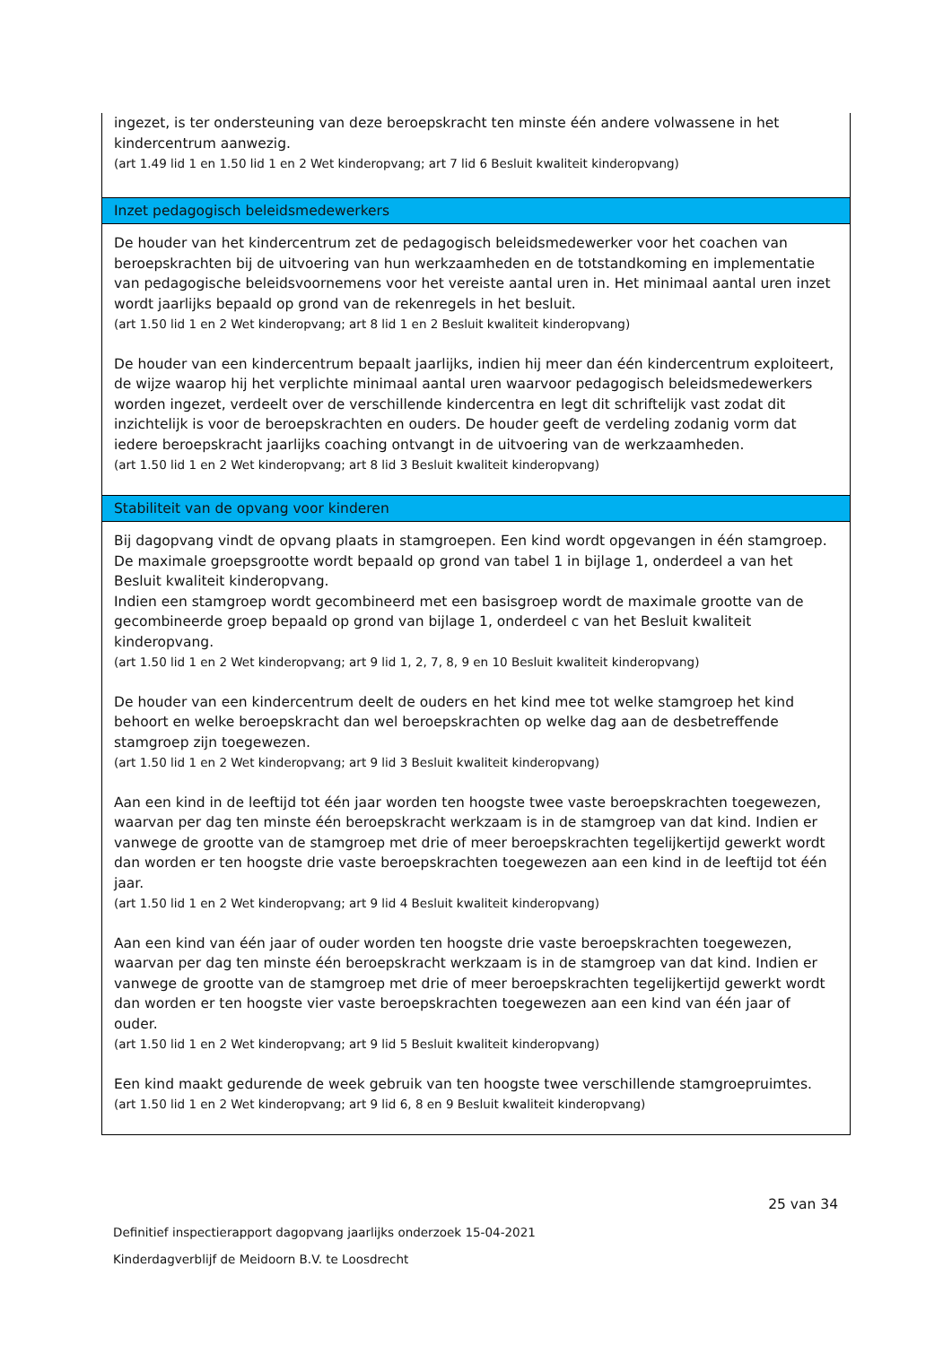| ingezet, is ter ondersteuning van deze beroepskracht ten minste één andere volwassene in het kindercentrum aanwezig. (art 1.49 lid 1 en 1.50 lid 1 en 2 Wet kinderopvang; art 7 lid 6 Besluit kwaliteit kinderopvang) |
| Inzet pedagogisch beleidsmedewerkers |
| De houder van het kindercentrum zet de pedagogisch beleidsmedewerker voor het coachen van beroepskrachten bij de uitvoering van hun werkzaamheden en de totstandkoming en implementatie van pedagogische beleidsvoornemens voor het vereiste aantal uren in. Het minimaal aantal uren inzet wordt jaarlijks bepaald op grond van de rekenregels in het besluit. (art 1.50 lid 1 en 2 Wet kinderopvang; art 8 lid 1 en 2 Besluit kwaliteit kinderopvang) De houder van een kindercentrum bepaalt jaarlijks, indien hij meer dan één kindercentrum exploiteert, de wijze waarop hij het verplichte minimaal aantal uren waarvoor pedagogisch beleidsmedewerkers worden ingezet, verdeelt over de verschillende kindercentra en legt dit schriftelijk vast zodat dit inzichtelijk is voor de beroepskrachten en ouders. De houder geeft de verdeling zodanig vorm dat iedere beroepskracht jaarlijks coaching ontvangt in de uitvoering van de werkzaamheden. (art 1.50 lid 1 en 2 Wet kinderopvang; art 8 lid 3 Besluit kwaliteit kinderopvang) |
| Stabiliteit van de opvang voor kinderen |
| Bij dagopvang vindt de opvang plaats in stamgroepen. Een kind wordt opgevangen in één stamgroep. De maximale groepsgrootte wordt bepaald op grond van tabel 1 in bijlage 1, onderdeel a van het Besluit kwaliteit kinderopvang. Indien een stamgroep wordt gecombineerd met een basisgroep wordt de maximale grootte van de gecombineerde groep bepaald op grond van bijlage 1, onderdeel c van het Besluit kwaliteit kinderopvang. (art 1.50 lid 1 en 2 Wet kinderopvang; art 9 lid 1, 2, 7, 8, 9 en 10 Besluit kwaliteit kinderopvang) De houder van een kindercentrum deelt de ouders en het kind mee tot welke stamgroep het kind behoort en welke beroepskracht dan wel beroepskrachten op welke dag aan de desbetreffende stamgroep zijn toegewezen. (art 1.50 lid 1 en 2 Wet kinderopvang; art 9 lid 3 Besluit kwaliteit kinderopvang) Aan een kind in de leeftijd tot één jaar worden ten hoogste twee vaste beroepskrachten toegewezen, waarvan per dag ten minste één beroepskracht werkzaam is in de stamgroep van dat kind. Indien er vanwege de grootte van de stamgroep met drie of meer beroepskrachten tegelijkertijd gewerkt wordt dan worden er ten hoogste drie vaste beroepskrachten toegewezen aan een kind in de leeftijd tot één jaar. (art 1.50 lid 1 en 2 Wet kinderopvang; art 9 lid 4 Besluit kwaliteit kinderopvang) Aan een kind van één jaar of ouder worden ten hoogste drie vaste beroepskrachten toegewezen, waarvan per dag ten minste één beroepskracht werkzaam is in de stamgroep van dat kind. Indien er vanwege de grootte van de stamgroep met drie of meer beroepskrachten tegelijkertijd gewerkt wordt dan worden er ten hoogste vier vaste beroepskrachten toegewezen aan een kind van één jaar of ouder. (art 1.50 lid 1 en 2 Wet kinderopvang; art 9 lid 5 Besluit kwaliteit kinderopvang) Een kind maakt gedurende de week gebruik van ten hoogste twee verschillende stamgroepruimtes. (art 1.50 lid 1 en 2 Wet kinderopvang; art 9 lid 6, 8 en 9 Besluit kwaliteit kinderopvang) |
25 van 34
Definitief inspectierapport dagopvang jaarlijks onderzoek 15-04-2021
Kinderdagverblijf de Meidoorn B.V. te Loosdrecht